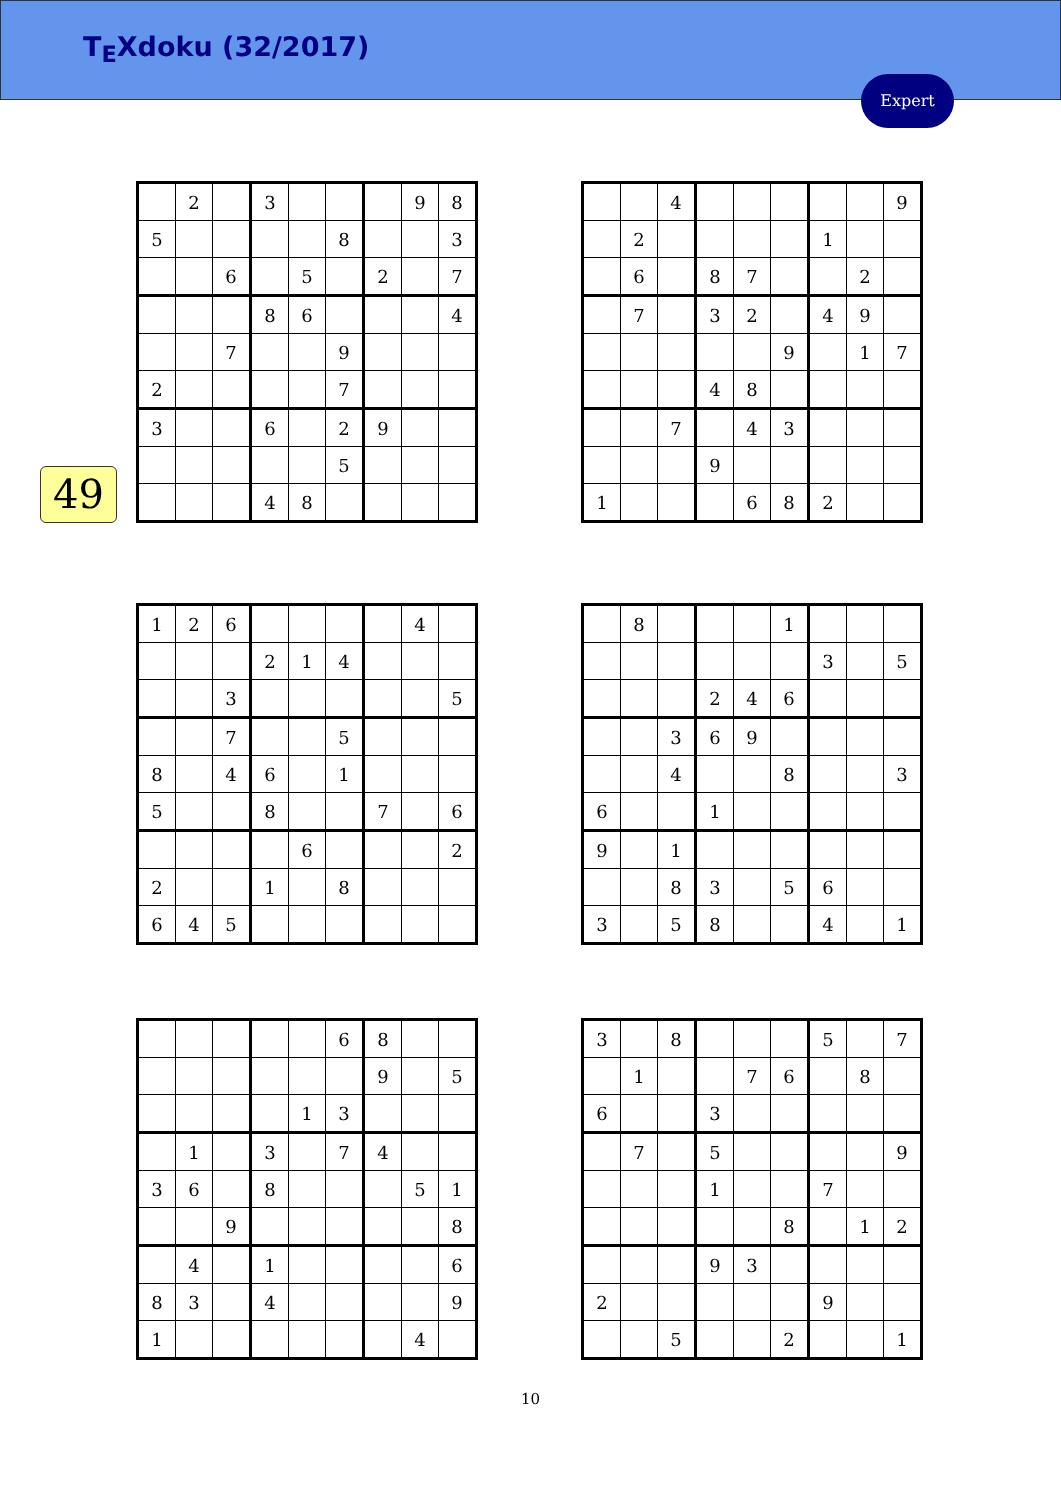T<sub>E</sub>Xdoku (32/2017)
Expert
49
| | 2 | | 3 | | | | 9 | 8 |
| 5 | | | | | 8 | | | 3 |
| | | 6 | | 5 | | 2 | | 7 |
| | | | 8 | 6 | | | | 4 |
| | | 7 | | | 9 | | | |
| 2 | | | | | 7 | | | |
| 3 | | | 6 | | 2 | 9 | | |
| | | | | | 5 | | | |
| | | | 4 | 8 | | | | |
| | | 4 | | | | | | 9 |
| | 2 | | | | | 1 | | |
| | 6 | | 8 | 7 | | | 2 | |
| | 7 | | 3 | 2 | | 4 | 9 | |
| | | | | | 9 | | 1 | 7 |
| | | | 4 | 8 | | | | |
| | | 7 | | 4 | 3 | | | |
| | | | 9 | | | | | |
| 1 | | | | 6 | 8 | 2 | | |
| 1 | 2 | 6 | | | | | 4 | |
| | | | 2 | 1 | 4 | | | |
| | | 3 | | | | | | 5 |
| | | 7 | | | 5 | | | |
| 8 | | 4 | 6 | | 1 | | | |
| 5 | | | 8 | | | 7 | | 6 |
| | | | | 6 | | | | 2 |
| 2 | | | 1 | | 8 | | | |
| 6 | 4 | 5 | | | | | | |
| | 8 | | | | 1 | | | |
| | | | | | | 3 | | 5 |
| | | | 2 | 4 | 6 | | | |
| | | 3 | 6 | 9 | | | | |
| | | 4 | | | 8 | | | 3 |
| 6 | | | 1 | | | | | |
| 9 | | 1 | | | | | | |
| | | 8 | 3 | | 5 | 6 | | |
| 3 | | 5 | 8 | | | 4 | | 1 |
| | | | | | 6 | 8 | | |
| | | | | | | 9 | | 5 |
| | | | | 1 | 3 | | | |
| | 1 | | 3 | | 7 | 4 | | |
| 3 | 6 | | 8 | | | | 5 | 1 |
| | | 9 | | | | | | 8 |
| | 4 | | 1 | | | | | 6 |
| 8 | 3 | | 4 | | | | | 9 |
| 1 | | | | | | | 4 | |
| 3 | | 8 | | | | 5 | | 7 |
| | 1 | | | 7 | 6 | | 8 | |
| 6 | | | 3 | | | | | |
| | 7 | | 5 | | | | | 9 |
| | | | 1 | | | 7 | | |
| | | | | | 8 | | 1 | 2 |
| | | | 9 | 3 | | | | |
| 2 | | | | | | 9 | | |
| | | 5 | | | 2 | | | 1 |
10